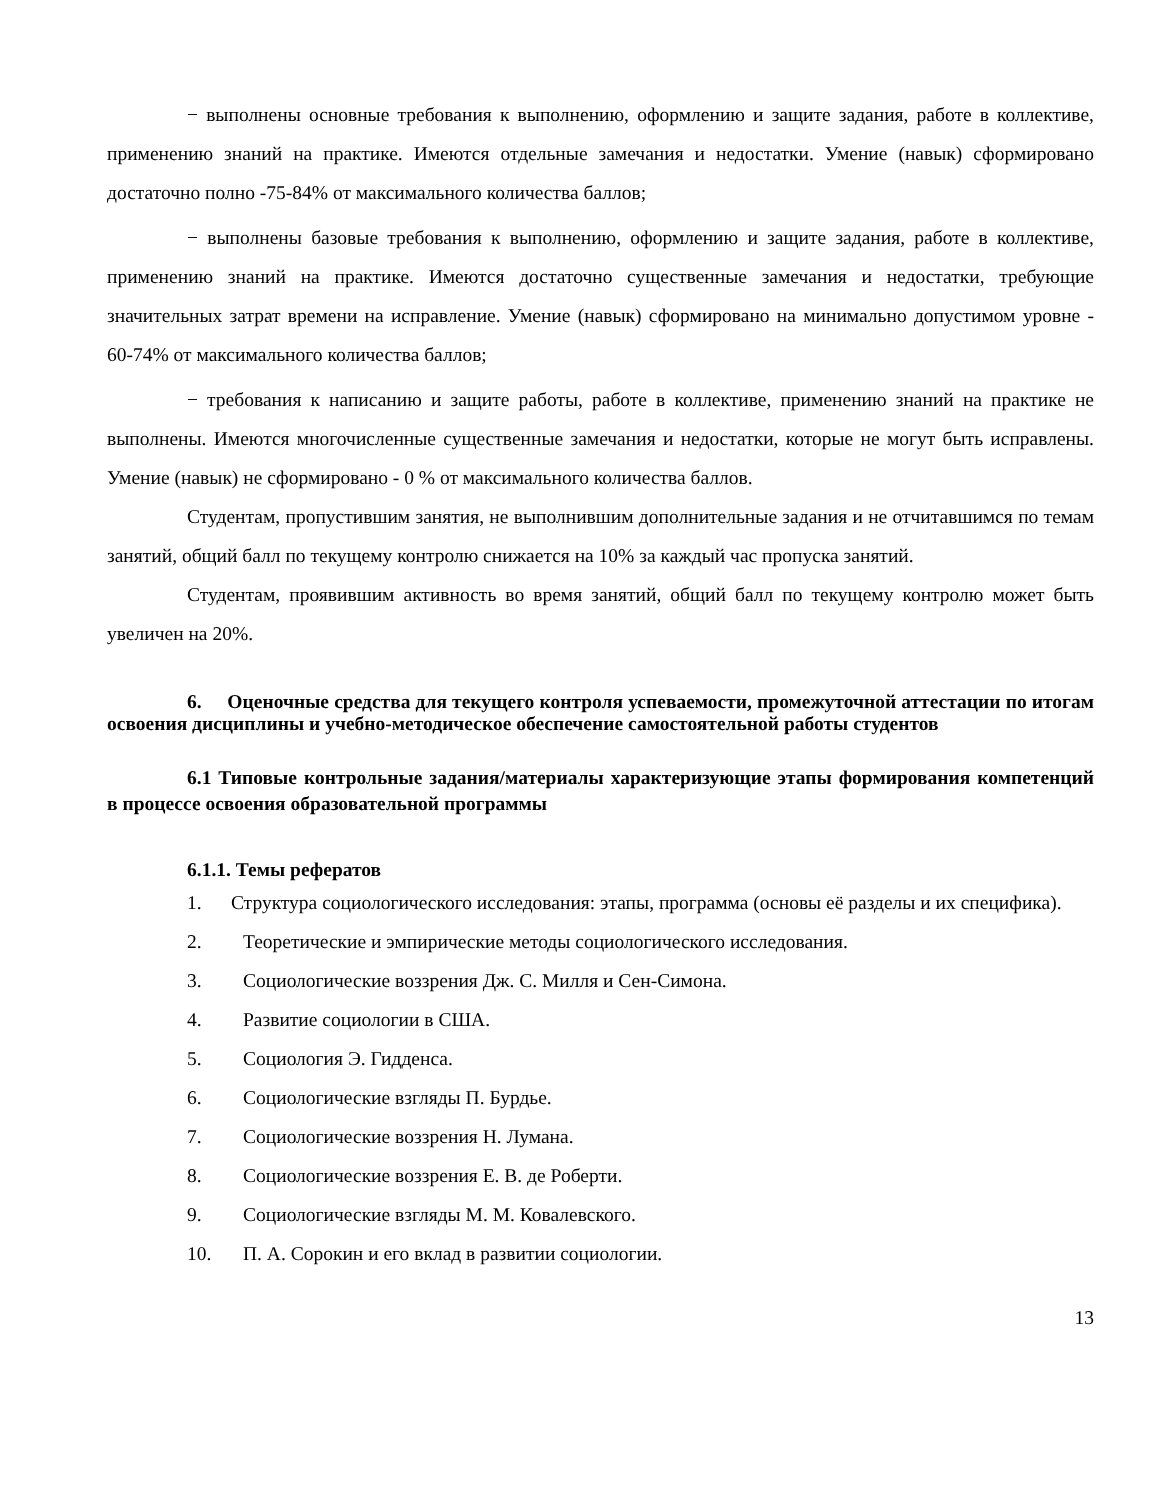− выполнены основные требования к выполнению, оформлению и защите задания, работе в коллективе, применению знаний на практике. Имеются отдельные замечания и недостатки. Умение (навык) сформировано достаточно полно -75-84% от максимального количества баллов;
− выполнены базовые требования к выполнению, оформлению и защите задания, работе в коллективе, применению знаний на практике. Имеются достаточно существенные замечания и недостатки, требующие значительных затрат времени на исправление. Умение (навык) сформировано на минимально допустимом уровне - 60-74% от максимального количества баллов;
− требования к написанию и защите работы, работе в коллективе, применению знаний на практике не выполнены. Имеются многочисленные существенные замечания и недостатки, которые не могут быть исправлены. Умение (навык) не сформировано - 0 % от максимального количества баллов.
Студентам, пропустившим занятия, не выполнившим дополнительные задания и не отчитавшимся по темам занятий, общий балл по текущему контролю снижается на 10% за каждый час пропуска занятий.
Студентам, проявившим активность во время занятий, общий балл по текущему контролю может быть увеличен на 20%.
6. Оценочные средства для текущего контроля успеваемости, промежуточной аттестации по итогам освоения дисциплины и учебно-методическое обеспечение самостоятельной работы студентов
6.1 Типовые контрольные задания/материалы характеризующие этапы формирования компетенций в процессе освоения образовательной программы
6.1.1. Темы рефератов
1. Структура социологического исследования: этапы, программа (основы её разделы и их специфика).
2. Теоретические и эмпирические методы социологического исследования.
3. Социологические воззрения Дж. С. Милля и Сен-Симона.
4. Развитие социологии в США.
5. Социология Э. Гидденса.
6. Социологические взгляды П. Бурдье.
7. Социологические воззрения Н. Лумана.
8. Социологические воззрения Е. В. де Роберти.
9. Социологические взгляды М. М. Ковалевского.
10. П. А. Сорокин и его вклад в развитии социологии.
13